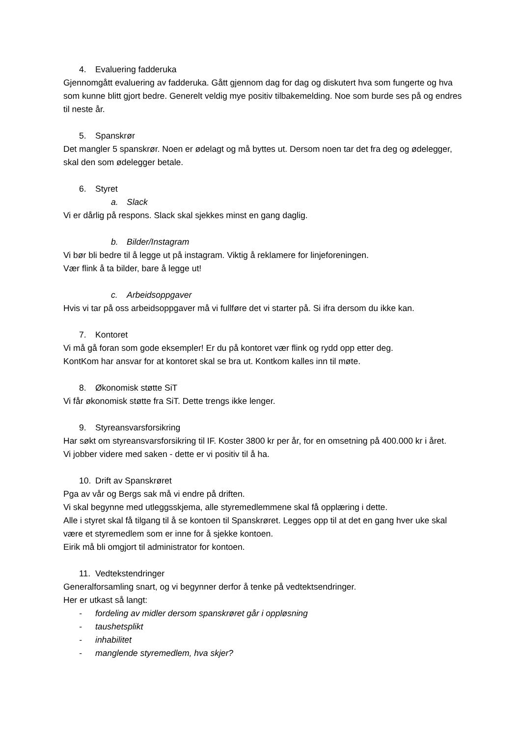4. Evaluering fadderuka
Gjennomgått evaluering av fadderuka. Gått gjennom dag for dag og diskutert hva som fungerte og hva som kunne blitt gjort bedre. Generelt veldig mye positiv tilbakemelding. Noe som burde ses på og endres til neste år.
5. Spanskrør
Det mangler 5 spanskrør. Noen er ødelagt og må byttes ut. Dersom noen tar det fra deg og ødelegger, skal den som ødelegger betale.
6. Styret
a. Slack
Vi er dårlig på respons. Slack skal sjekkes minst en gang daglig.
b. Bilder/Instagram
Vi bør bli bedre til å legge ut på instagram. Viktig å reklamere for linjeforeningen.
Vær flink å ta bilder, bare å legge ut!
c. Arbeidsoppgaver
Hvis vi tar på oss arbeidsoppgaver må vi fullføre det vi starter på. Si ifra dersom du ikke kan.
7. Kontoret
Vi må gå foran som gode eksempler! Er du på kontoret vær flink og rydd opp etter deg.
KontKom har ansvar for at kontoret skal se bra ut. Kontkom kalles inn til møte.
8. Økonomisk støtte SiT
Vi får økonomisk støtte fra SiT. Dette trengs ikke lenger.
9. Styreansvarsforsikring
Har søkt om styreansvarsforsikring til IF. Koster 3800 kr per år, for en omsetning på 400.000 kr i året.
Vi jobber videre med saken - dette er vi positiv til å ha.
10. Drift av Spanskrøret
Pga av vår og Bergs sak må vi endre på driften.
Vi skal begynne med utleggsskjema, alle styremedlemmene skal få opplæring i dette.
Alle i styret skal få tilgang til å se kontoen til Spanskrøret. Legges opp til at det en gang hver uke skal være et styremedlem som er inne for å sjekke kontoen.
Eirik må bli omgjort til administrator for kontoen.
11. Vedtekstendringer
Generalforsamling snart, og vi begynner derfor å tenke på vedtektsendringer.
Her er utkast så langt:
- fordeling av midler dersom spanskrøret går i oppløsning
- taushetsplikt
- inhabilitet
- manglende styremedlem, hva skjer?